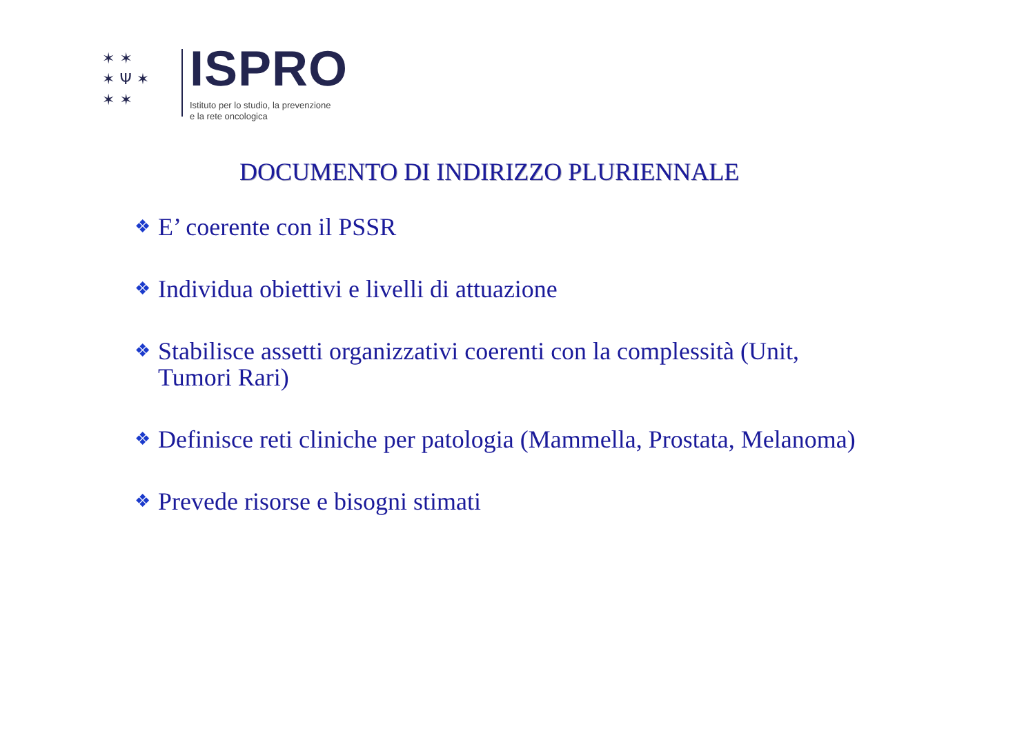✶ ✶
✶ Ψ ✶
✶ ✶
ISPRO
Istituto per lo studio, la prevenzione
e la rete oncologica
DOCUMENTO DI INDIRIZZO PLURIENNALE
❖ E’ coerente con il PSSR
❖ Individua obiettivi e livelli di attuazione
❖ Stabilisce assetti organizzativi coerenti con la complessità (Unit,
Tumori Rari)
❖ Definisce reti cliniche per patologia (Mammella, Prostata, Melanoma)
❖ Prevede risorse e bisogni stimati